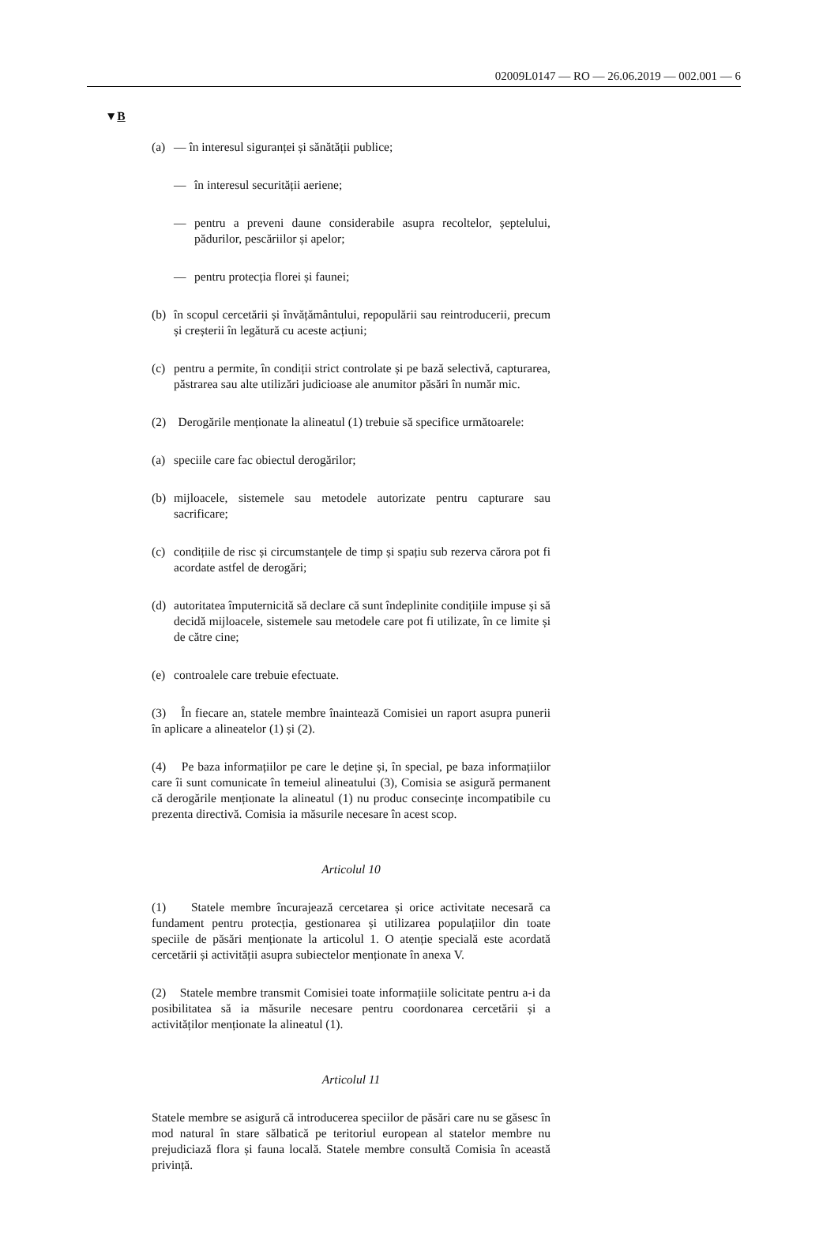02009L0147 — RO — 26.06.2019 — 002.001 — 6
▼B
(a) — în interesul siguranței și sănătății publice;
— în interesul securității aeriene;
— pentru a preveni daune considerabile asupra recoltelor, șeptelului, pădurilor, pescăriilor și apelor;
— pentru protecția florei și faunei;
(b) în scopul cercetării și învățământului, repopulării sau reintroducerii, precum și creșterii în legătură cu aceste acțiuni;
(c) pentru a permite, în condiții strict controlate și pe bază selectivă, capturarea, păstrarea sau alte utilizări judicioase ale anumitor păsări în număr mic.
(2) Derogările menționate la alineatul (1) trebuie să specifice următoarele:
(a) speciile care fac obiectul derogărilor;
(b) mijloacele, sistemele sau metodele autorizate pentru capturare sau sacrificare;
(c) condițiile de risc și circumstanțele de timp și spațiu sub rezerva cărora pot fi acordate astfel de derogări;
(d) autoritatea împuternicită să declare că sunt îndeplinite condițiile impuse și să decidă mijloacele, sistemele sau metodele care pot fi utilizate, în ce limite și de către cine;
(e) controalele care trebuie efectuate.
(3) În fiecare an, statele membre înaintează Comisiei un raport asupra punerii în aplicare a alineatelor (1) și (2).
(4) Pe baza informațiilor pe care le deține și, în special, pe baza informațiilor care îi sunt comunicate în temeiul alineatului (3), Comisia se asigură permanent că derogările menționate la alineatul (1) nu produc consecințe incompatibile cu prezenta directivă. Comisia ia măsurile necesare în acest scop.
Articolul 10
(1) Statele membre încurajează cercetarea și orice activitate necesară ca fundament pentru protecția, gestionarea și utilizarea populațiilor din toate speciile de păsări menționate la articolul 1. O atenție specială este acordată cercetării și activității asupra subiectelor menționate în anexa V.
(2) Statele membre transmit Comisiei toate informațiile solicitate pentru a-i da posibilitatea să ia măsurile necesare pentru coordonarea cercetării și a activităților menționate la alineatul (1).
Articolul 11
Statele membre se asigură că introducerea speciilor de păsări care nu se găsesc în mod natural în stare sălbatică pe teritoriul european al statelor membre nu prejudiciază flora și fauna locală. Statele membre consultă Comisia în această privință.